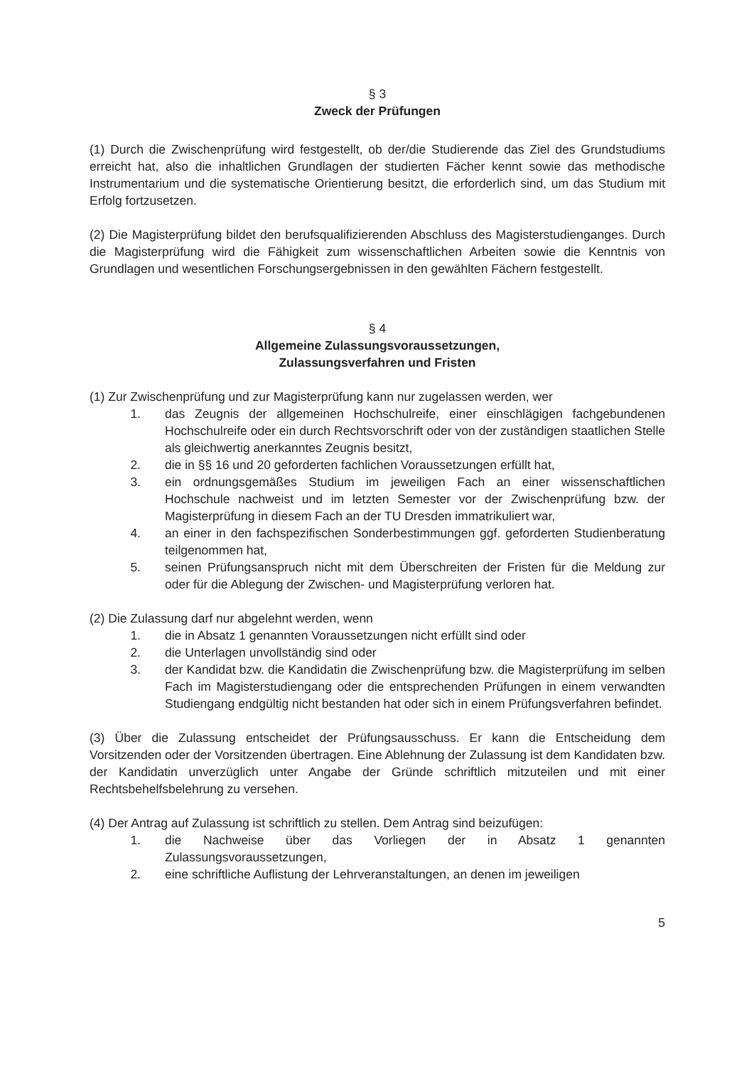§ 3
Zweck der Prüfungen
(1) Durch die Zwischenprüfung wird festgestellt, ob der/die Studierende das Ziel des Grundstudiums erreicht hat, also die inhaltlichen Grundlagen der studierten Fächer kennt sowie das methodische Instrumentarium und die systematische Orientierung besitzt, die erforderlich sind, um das Studium mit Erfolg fortzusetzen.
(2) Die Magisterprüfung bildet den berufsqualifizierenden Abschluss des Magisterstudienganges. Durch die Magisterprüfung wird die Fähigkeit zum wissenschaftlichen Arbeiten sowie die Kenntnis von Grundlagen und wesentlichen Forschungsergebnissen in den gewählten Fächern festgestellt.
§ 4
Allgemeine Zulassungsvoraussetzungen,
Zulassungsverfahren und Fristen
(1) Zur Zwischenprüfung und zur Magisterprüfung kann nur zugelassen werden, wer
1. das Zeugnis der allgemeinen Hochschulreife, einer einschlägigen fachgebundenen Hochschulreife oder ein durch Rechtsvorschrift oder von der zuständigen staatlichen Stelle als gleichwertig anerkanntes Zeugnis besitzt,
2. die in §§ 16 und 20 geforderten fachlichen Voraussetzungen erfüllt hat,
3. ein ordnungsgemäßes Studium im jeweiligen Fach an einer wissenschaftlichen Hochschule nachweist und im letzten Semester vor der Zwischenprüfung bzw. der Magisterprüfung in diesem Fach an der TU Dresden immatrikuliert war,
4. an einer in den fachspezifischen Sonderbestimmungen ggf. geforderten Studienberatung teilgenommen hat,
5. seinen Prüfungsanspruch nicht mit dem Überschreiten der Fristen für die Meldung zur oder für die Ablegung der Zwischen- und Magisterprüfung verloren hat.
(2) Die Zulassung darf nur abgelehnt werden, wenn
1. die in Absatz 1 genannten Voraussetzungen nicht erfüllt sind oder
2. die Unterlagen unvollständig sind oder
3. der Kandidat bzw. die Kandidatin die Zwischenprüfung bzw. die Magisterprüfung im selben Fach im Magisterstudiengang oder die entsprechenden Prüfungen in einem verwandten Studiengang endgültig nicht bestanden hat oder sich in einem Prüfungsverfahren befindet.
(3) Über die Zulassung entscheidet der Prüfungsausschuss. Er kann die Entscheidung dem Vorsitzenden oder der Vorsitzenden übertragen. Eine Ablehnung der Zulassung ist dem Kandidaten bzw. der Kandidatin unverzüglich unter Angabe der Gründe schriftlich mitzuteilen und mit einer Rechtsbehelfsbelehrung zu versehen.
(4) Der Antrag auf Zulassung ist schriftlich zu stellen. Dem Antrag sind beizufügen:
1. die Nachweise über das Vorliegen der in Absatz 1 genannten Zulassungsvoraussetzungen,
2. eine schriftliche Auflistung der Lehrveranstaltungen, an denen im jeweiligen
5